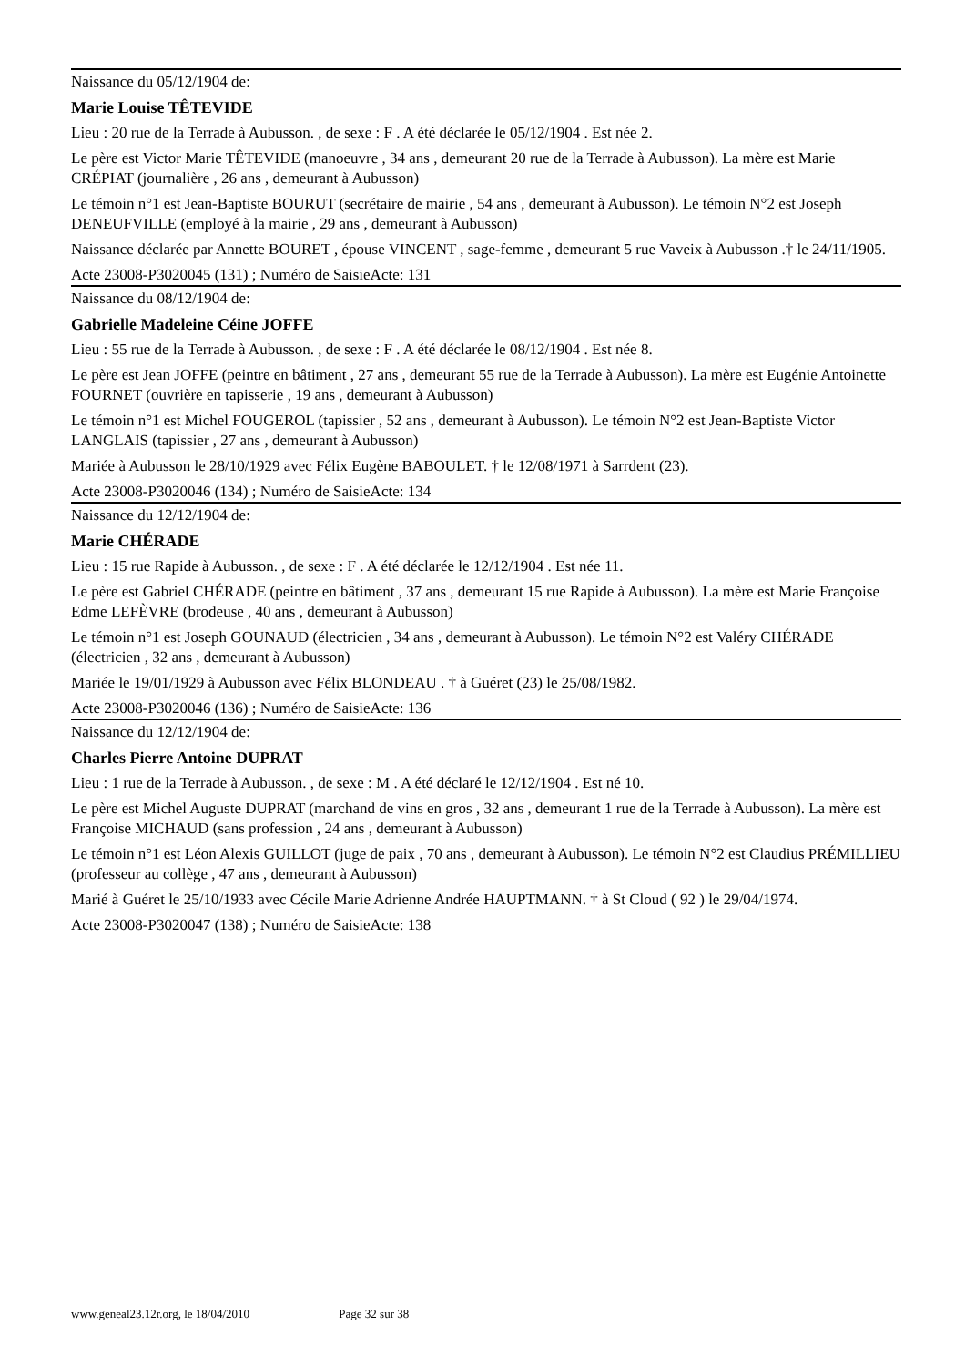Naissance du 05/12/1904 de:
Marie Louise TÊTEVIDE
Lieu : 20 rue de la Terrade à Aubusson. , de sexe : F . A été déclarée le 05/12/1904 . Est née 2.
Le père est Victor Marie TÊTEVIDE (manoeuvre , 34 ans , demeurant 20 rue de la Terrade à Aubusson). La mère est Marie CRÉPIAT (journalière , 26 ans , demeurant à Aubusson)
Le témoin n°1 est Jean-Baptiste BOURUT (secrétaire de mairie , 54 ans , demeurant à Aubusson). Le témoin N°2 est Joseph DENEUFVILLE (employé à la mairie , 29 ans , demeurant à Aubusson)
Naissance déclarée par Annette BOURET , épouse VINCENT , sage-femme , demeurant 5 rue Vaveix à Aubusson .† le 24/11/1905.
Acte 23008-P3020045 (131) ; Numéro de SaisieActe: 131
Naissance du 08/12/1904 de:
Gabrielle Madeleine Céine JOFFE
Lieu : 55 rue de la Terrade à Aubusson. , de sexe : F . A été déclarée le 08/12/1904 . Est née 8.
Le père est Jean JOFFE (peintre en bâtiment , 27 ans , demeurant 55 rue de la Terrade à Aubusson). La mère est Eugénie Antoinette FOURNET (ouvrière en tapisserie , 19 ans , demeurant à Aubusson)
Le témoin n°1 est Michel FOUGEROL (tapissier , 52 ans , demeurant à Aubusson). Le témoin N°2 est Jean-Baptiste Victor LANGLAIS (tapissier , 27 ans , demeurant à Aubusson)
Mariée à Aubusson le 28/10/1929 avec Félix Eugène BABOULET. † le 12/08/1971 à Sarrdent (23).
Acte 23008-P3020046 (134) ; Numéro de SaisieActe: 134
Naissance du 12/12/1904 de:
Marie CHÉRADE
Lieu : 15 rue Rapide à Aubusson. , de sexe : F . A été déclarée le 12/12/1904 . Est née 11.
Le père est Gabriel CHÉRADE (peintre en bâtiment , 37 ans , demeurant 15 rue Rapide à Aubusson). La mère est Marie Françoise Edme LEFÈVRE (brodeuse , 40 ans , demeurant à Aubusson)
Le témoin n°1 est Joseph GOUNAUD (électricien , 34 ans , demeurant à Aubusson). Le témoin N°2 est Valéry CHÉRADE (électricien , 32 ans , demeurant à Aubusson)
Mariée le 19/01/1929 à Aubusson avec Félix BLONDEAU . † à Guéret (23) le 25/08/1982.
Acte 23008-P3020046 (136) ; Numéro de SaisieActe: 136
Naissance du 12/12/1904 de:
Charles Pierre Antoine DUPRAT
Lieu : 1 rue de la Terrade à Aubusson. , de sexe : M . A été déclaré le 12/12/1904 . Est né 10.
Le père est Michel Auguste DUPRAT (marchand de vins en gros , 32 ans , demeurant 1 rue de la Terrade à Aubusson). La mère est Françoise MICHAUD (sans profession , 24 ans , demeurant à Aubusson)
Le témoin n°1 est Léon Alexis GUILLOT (juge de paix , 70 ans , demeurant à Aubusson). Le témoin N°2 est Claudius PRÉMILLIEU (professeur au collège , 47 ans , demeurant à Aubusson)
Marié à Guéret le 25/10/1933 avec Cécile Marie Adrienne Andrée HAUPTMANN. † à St Cloud ( 92 ) le 29/04/1974.
Acte 23008-P3020047 (138) ; Numéro de SaisieActe: 138
www.geneal23.12r.org, le 18/04/2010 Page 32 sur 38